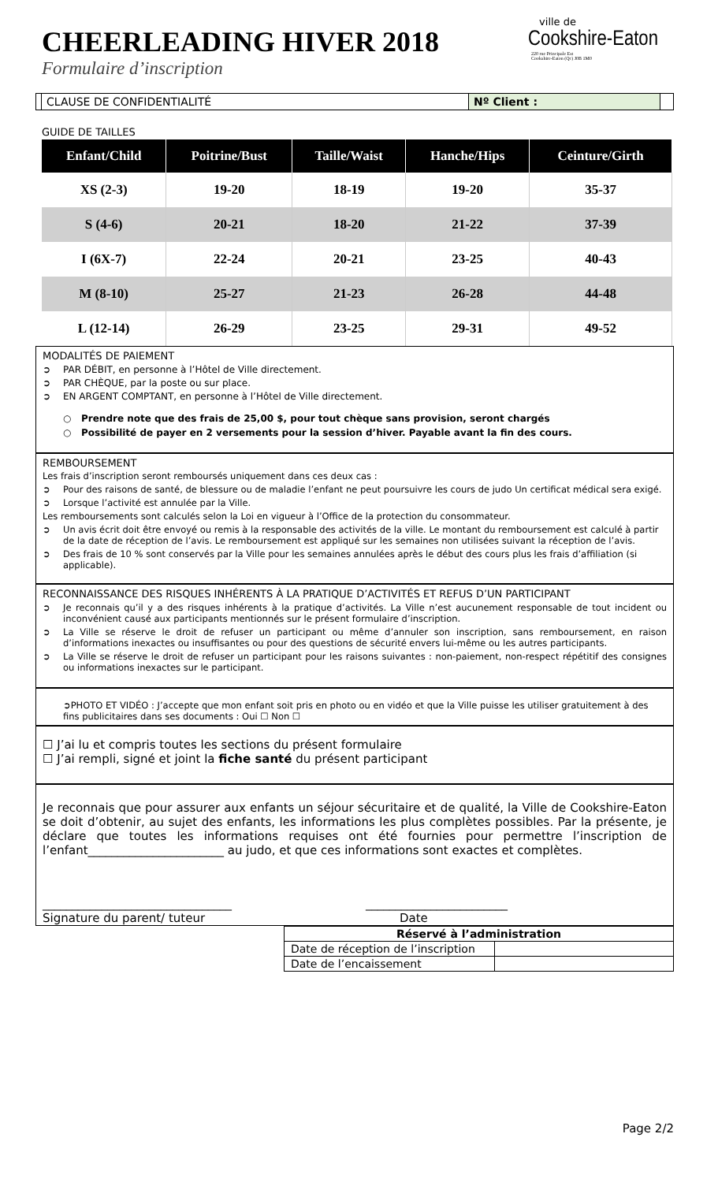CHEERLEADING HIVER 2018
Formulaire d’inscription
ville de
Cookshire-Eaton
220 rue Principale Est
Cookshire-Eaton (Qc) J0B 1M0
CLAUSE DE CONFIDENTIALITÉ Nº Client :
GUIDE DE TAILLES
| Enfant/Child | Poitrine/Bust | Taille/Waist | Hanche/Hips | Ceinture/Girth |
| --- | --- | --- | --- | --- |
| XS (2-3) | 19-20 | 18-19 | 19-20 | 35-37 |
| S (4-6) | 20-21 | 18-20 | 21-22 | 37-39 |
| I (6X-7) | 22-24 | 20-21 | 23-25 | 40-43 |
| M (8-10) | 25-27 | 21-23 | 26-28 | 44-48 |
| L (12-14) | 26-29 | 23-25 | 29-31 | 49-52 |
MODALITÉS DE PAIEMENT
➲ PAR DÉBIT, en personne à l’Hôtel de Ville directement.
➲ PAR CHÈQUE, par la poste ou sur place.
➲ EN ARGENT COMPTANT, en personne à l’Hôtel de Ville directement.
○ Prendre note que des frais de 25,00 $, pour tout chèque sans provision, seront chargés
○ Possibilité de payer en 2 versements pour la session d’hiver. Payable avant la fin des cours.
REMBOURSEMENT
Les frais d’inscription seront remboursés uniquement dans ces deux cas :
➲ Pour des raisons de santé, de blessure ou de maladie l’enfant ne peut poursuivre les cours de judo Un certificat médical sera exigé.
➲ Lorsque l’activité est annulée par la Ville.
Les remboursements sont calculés selon la Loi en vigueur à l’Office de la protection du consommateur.
➲ Un avis écrit doit être envoyé ou remis à la responsable des activités de la ville. Le montant du remboursement est calculé à partir de la date de réception de l’avis. Le remboursement est appliqué sur les semaines non utilisées suivant la réception de l’avis.
➲ Des frais de 10 % sont conservés par la Ville pour les semaines annulées après le début des cours plus les frais d’affiliation (si applicable).
RECONNAISSANCE DES RISQUES INHÉRENTS À LA PRATIQUE D’ACTIVITÉS ET REFUS D’UN PARTICIPANT
➲ Je reconnais qu’il y a des risques inhérents à la pratique d’activités. La Ville n’est aucunement responsable de tout incident ou inconvénient causé aux participants mentionnés sur le présent formulaire d’inscription.
➲ La Ville se réserve le droit de refuser un participant ou même d’annuler son inscription, sans remboursement, en raison d’informations inexactes ou insuffisantes ou pour des questions de sécurité envers lui-même ou les autres participants.
➲ La Ville se réserve le droit de refuser un participant pour les raisons suivantes : non-paiement, non-respect répétitif des consignes ou informations inexactes sur le participant.
➲PHOTO ET VIDÉO : J’accepte que mon enfant soit pris en photo ou en vidéo et que la Ville puisse les utiliser gratuitement à des fins publicitaires dans ses documents : Oui ☐ Non ☐
☐ J’ai lu et compris toutes les sections du présent formulaire
☐ J’ai rempli, signé et joint la fiche santé du présent participant
Je reconnais que pour assurer aux enfants un séjour sécuritaire et de qualité, la Ville de Cookshire-Eaton se doit d’obtenir, au sujet des enfants, les informations les plus complètes possibles. Par la présente, je déclare que toutes les informations requises ont été fournies pour permettre l’inscription de l’enfant_______________________ au judo, et que ces informations sont exactes et complètes.
________________________________
Signature du parent/ tuteur
________________________
Date
| Réservé à l’administration | |
| --- | --- |
| Date de réception de l’inscription | |
| Date de l’encaissement | |
Page 2/2